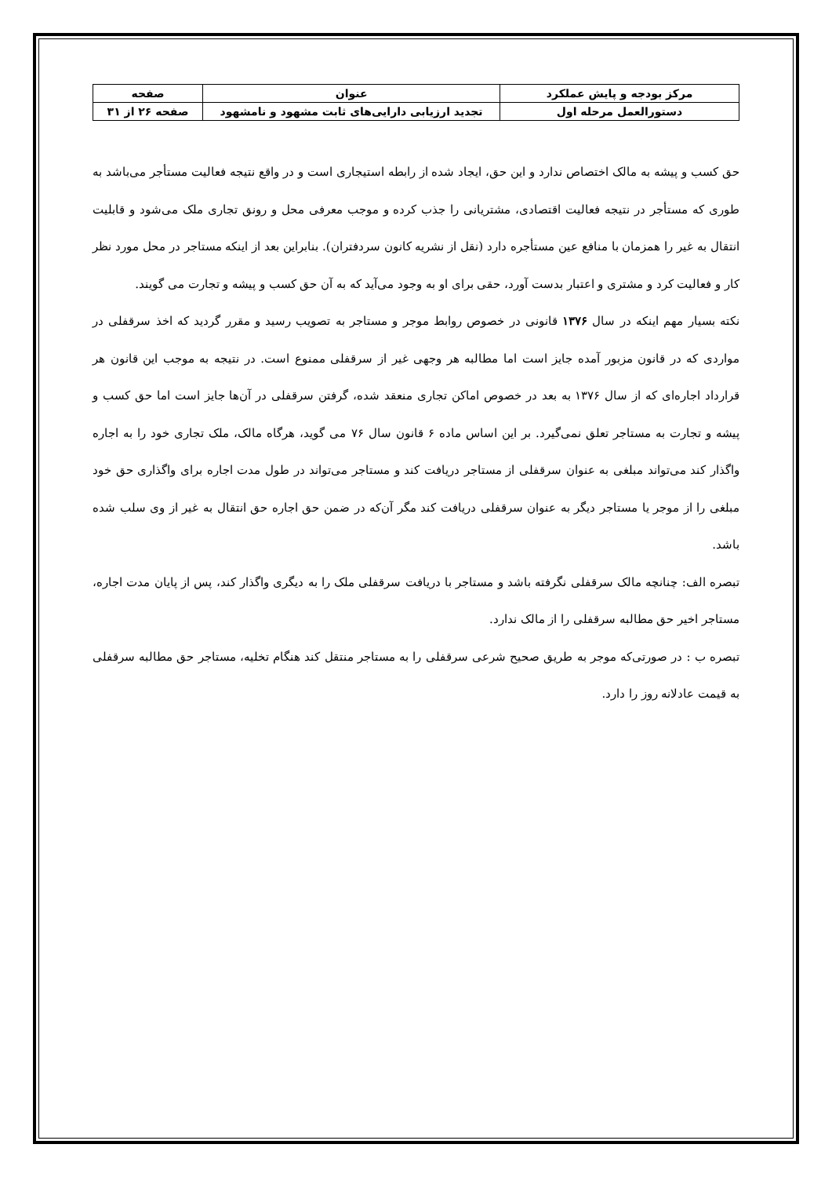| مرکز بودجه و پایش عملکرد | عنوان | صفحه |
| دستورالعمل مرحله اول | تجدید ارزیابی دارایی‌های ثابت مشهود و نامشهود | صفحه ۲۶ از ۳۱ |
حق کسب و پیشه به مالک اختصاص ندارد و این حق، ایجاد شده از رابطه استیجاری است و در واقع نتیجه فعالیت مستأجر می‌باشد به طوری که مستأجر در نتیجه فعالیت اقتصادی، مشتریانی را جذب کرده و موجب معرفی محل و رونق تجاری ملک می‌شود و قابلیت انتقال به غیر را همزمان با منافع عین مستأجره دارد (نقل از نشریه کانون سردفتران). بنابراین بعد از اینکه مستاجر در محل مورد نظر کار و فعالیت کرد و مشتری و اعتبار بدست آورد، حقی برای او به وجود می‌آید که به آن حق کسب و پیشه و تجارت می گویند.
نکته بسیار مهم اینکه در سال ۱۳۷۶ قانونی در خصوص روابط موجر و مستاجر به تصویب رسید و مقرر گردید که اخذ سرقفلی در مواردی که در قانون مزبور آمده جایز است اما مطالبه هر وجهی غیر از سرقفلی ممنوع است. در نتیجه به موجب این قانون هر قرارداد اجاره‌ای که از سال ۱۳۷۶ به بعد در خصوص اماکن تجاری منعقد شده، گرفتن سرقفلی در آن‌ها جایز است اما حق کسب و پیشه و تجارت به مستاجر تعلق نمی‌گیرد. بر این اساس ماده ۶ قانون سال ۷۶ می گوید، هرگاه مالک، ملک تجاری خود را به اجاره واگذار کند می‌تواند مبلغی به عنوان سرقفلی از مستاجر دریافت کند و مستاجر می‌تواند در طول مدت اجاره برای واگذاری حق خود مبلغی را از موجر یا مستاجر دیگر به عنوان سرقفلی دریافت کند مگر آن‌که در ضمن حق اجاره حق انتقال به غیر از وی سلب شده باشد.
تبصره الف: چنانچه مالک سرقفلی نگرفته باشد و مستاجر با دریافت سرقفلی ملک را به دیگری واگذار کند، پس از پایان مدت اجاره، مستاجر اخیر حق مطالبه سرقفلی را از مالک ندارد.
تبصره ب : در صورتی‌که موجر به طریق صحیح شرعی سرقفلی را به مستاجر منتقل کند هنگام تخلیه، مستاجر حق مطالبه سرقفلی به قیمت عادلانه روز را دارد.